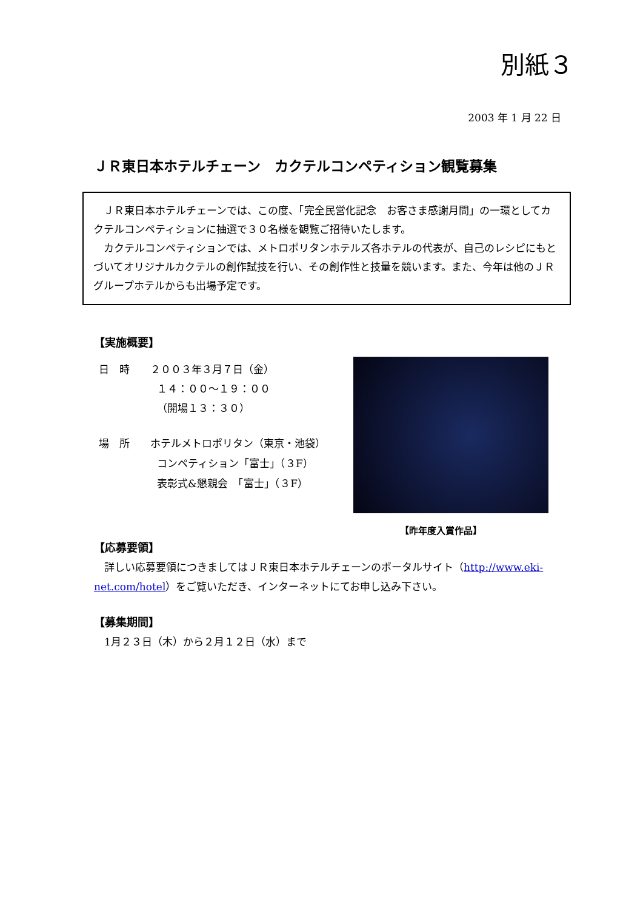別紙３
2003 年 1 月 22 日
ＪＲ東日本ホテルチェーン　カクテルコンペティション観覧募集
　ＪＲ東日本ホテルチェーンでは、この度、「完全民営化記念　お客さま感謝月間」の一環としてカクテルコンペティションに抽選で３０名様を観覧ご招待いたします。
　カクテルコンペティションでは、メトロポリタンホテルズ各ホテルの代表が、自己のレシピにもとづいてオリジナルカクテルの創作試技を行い、その創作性と技量を競います。また、今年は他のＪＲグループホテルからも出場予定です。
【実施概要】
日　時　　２００３年３月７日（金）
１４：００～１９：００
（開場１３：３０）
場　所　　ホテルメトロポリタン（東京・池袋）
コンペティション「富士」（３F）
表彰式&懇親会　「富士」（３F）
【昨年度入賞作品】
【応募要領】
　詳しい応募要領につきましてはＪＲ東日本ホテルチェーンのポータルサイト（http://www.eki-net.com/hotel）をご覧いただき、インターネットにてお申し込み下さい。
【募集期間】
　1月２３日（木）から２月１２日（水）まで